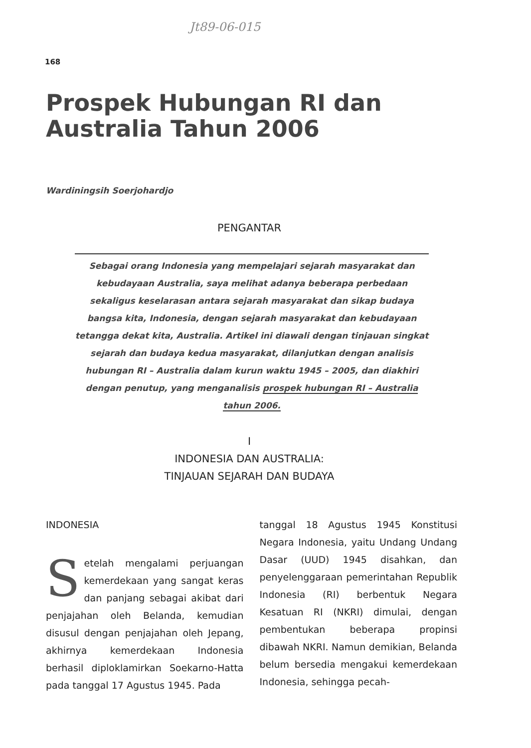Jt89-06-015
168
Prospek Hubungan RI dan
Australia Tahun 2006
Wardiningsih Soerjohardjo
PENGANTAR
Sebagai orang Indonesia yang mempelajari sejarah masyarakat dan kebudayaan Australia, saya melihat adanya beberapa perbedaan sekaligus keselarasan antara sejarah masyarakat dan sikap budaya bangsa kita, Indonesia, dengan sejarah masyarakat dan kebudayaan tetangga dekat kita, Australia. Artikel ini diawali dengan tinjauan singkat sejarah dan budaya kedua masyarakat, dilanjutkan dengan analisis hubungan RI – Australia dalam kurun waktu 1945 – 2005, dan diakhiri dengan penutup, yang menganalisis prospek hubungan RI – Australia tahun 2006.
I
INDONESIA DAN AUSTRALIA:
TINJAUAN SEJARAH DAN BUDAYA
INDONESIA
Setelah mengalami perjuangan kemerdekaan yang sangat keras dan panjang sebagai akibat dari penjajahan oleh Belanda, kemudian disusul dengan penjajahan oleh Jepang, akhirnya kemerdekaan Indonesia berhasil diploklamirkan Soekarno-Hatta pada tanggal 17 Agustus 1945. Pada
tanggal 18 Agustus 1945 Konstitusi Negara Indonesia, yaitu Undang Undang Dasar (UUD) 1945 disahkan, dan penyelenggaraan pemerintahan Republik Indonesia (RI) berbentuk Negara Kesatuan RI (NKRI) dimulai, dengan pembentukan beberapa propinsi dibawah NKRI. Namun demikian, Belanda belum bersedia mengakui kemerdekaan Indonesia, sehingga pecah-